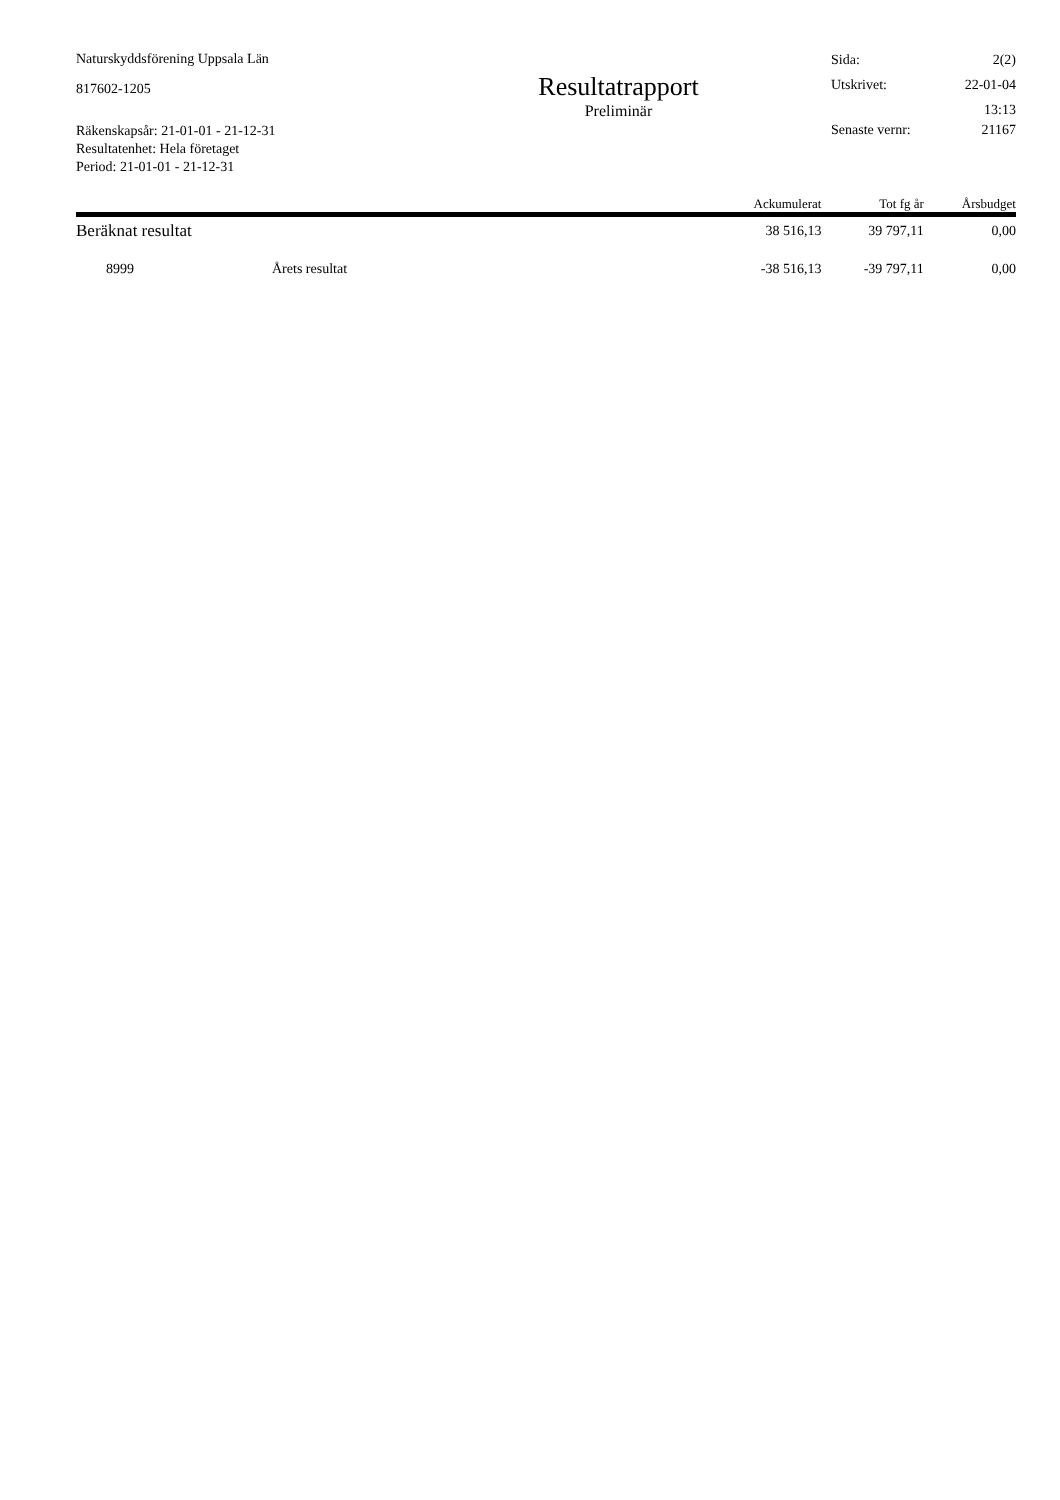Naturskyddsförening Uppsala Län
817602-1205
Räkenskapsår: 21-01-01 - 21-12-31
Resultatenhet: Hela företaget
Period: 21-01-01 - 21-12-31
Resultatrapport
Preliminär
| Sida: | 2(2) |
| Utskrivet: | 22-01-04 |
| | 13:13 |
| Senaste vernr: | 21167 |
| | Ackumulerat | Tot fg år | Årsbudget |
| --- | --- | --- | --- |
| Beräknat resultat | 38 516,13 | 39 797,11 | 0,00 |
| 8999 Årets resultat | -38 516,13 | -39 797,11 | 0,00 |